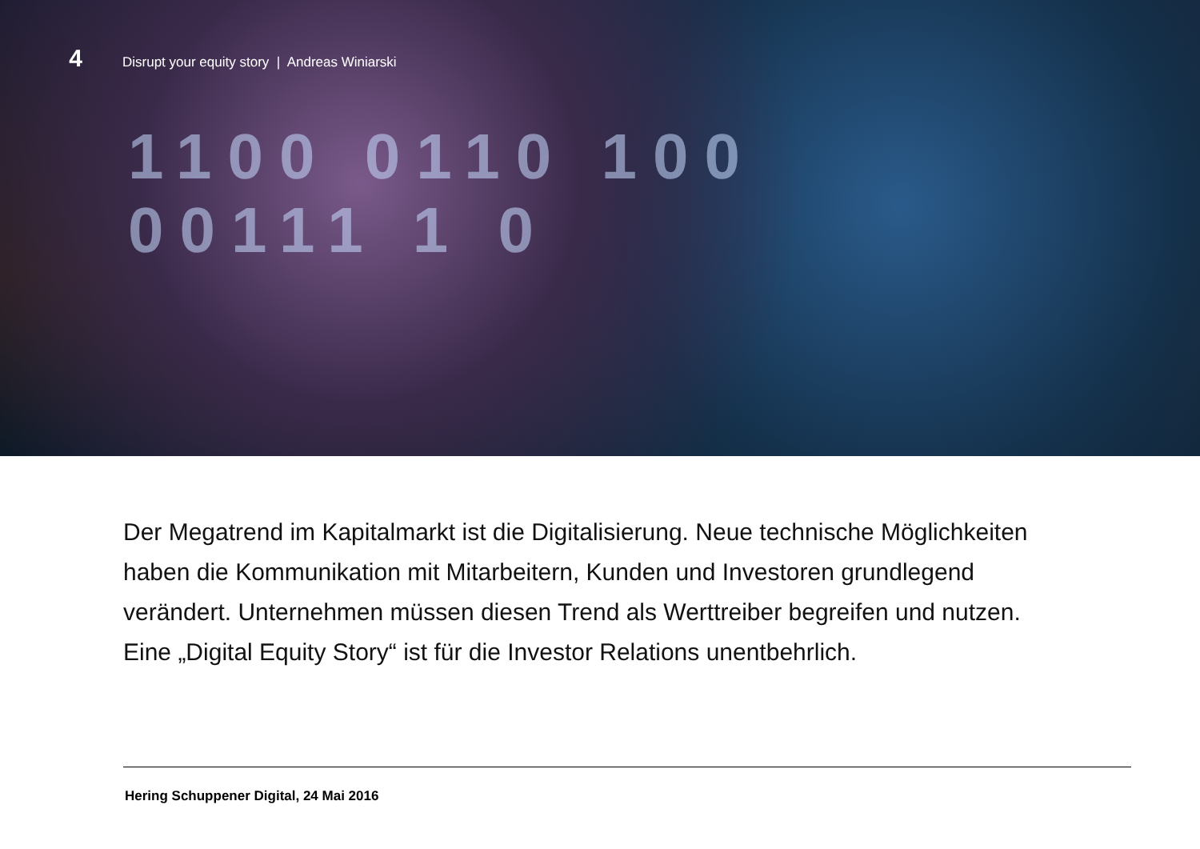4 Disrupt your equity story | Andreas Winiarski
1100 0110 100
00111 1 0
Der Megatrend im Kapitalmarkt ist die Digitalisierung. Neue technische Möglichkeiten haben die Kommunikation mit Mitarbeitern, Kunden und Investoren grundlegend verändert. Unternehmen müssen diesen Trend als Werttreiber begreifen und nutzen. Eine „Digital Equity Story“ ist für die Investor Relations unentbehrlich.
Hering Schuppener Digital, 24 Mai 2016